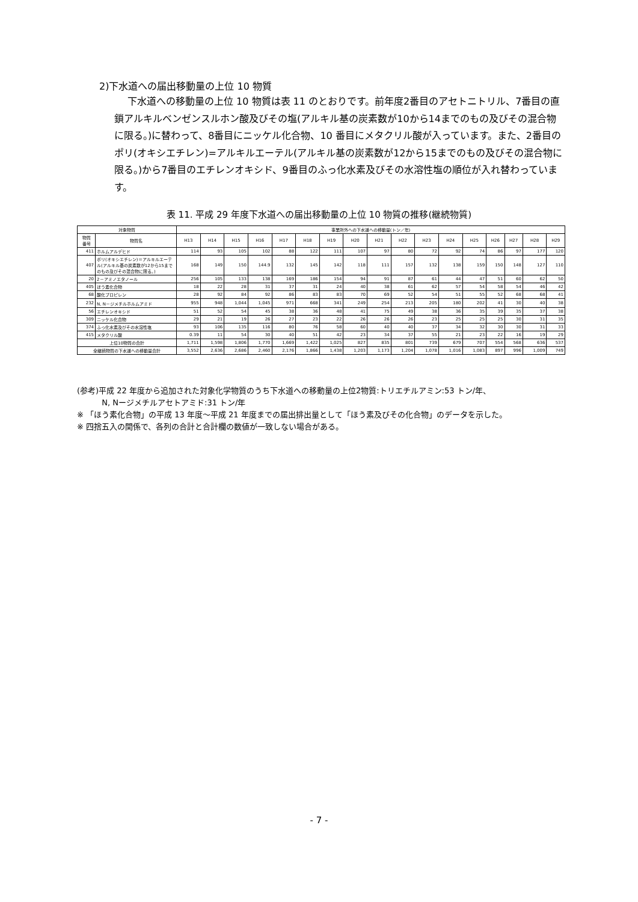2)下水道への届出移動量の上位 10 物質
下水道への移動量の上位 10 物質は表 11 のとおりです。前年度2番目のアセトニトリル、7番目の直鎖アルキルベンゼンスルホン酸及びその塩(アルキル基の炭素数が10から14までのもの及びその混合物に限る。)に替わって、8番目にニッケル化合物、10 番目にメタクリル酸が入っています。また、2番目のポリ(オキシエチレン)=アルキルエーテル(アルキル基の炭素数が12から15までのもの及びその混合物に限る。)から7番目のエチレンオキシド、9番目のふっ化水素及びその水溶性塩の順位が入れ替わっています。
表 11. 平成 29 年度下水道への届出移動量の上位 10 物質の推移(継続物質)
| 対象物質 | | 事業所外への下水道への移動量(トン／年) | | | | | | | | | | | | | | | | |
| --- | --- | --- | --- | --- | --- | --- | --- | --- | --- | --- | --- | --- | --- | --- | --- | --- | --- | --- |
| 物質 番号 | 物質名 | H13 | H14 | H15 | H16 | H17 | H18 | H19 | H20 | H21 | H22 | H23 | H24 | H25 | H26 | H27 | H28 | H29 |
| 411 | ホルムアルデヒド | 114 | 93 | 105 | 102 | 88 | 122 | 111 | 107 | 97 | 80 | 72 | 92 | 74 | 86 | 97 | 177 | 120 |
| 407 | ポリ(オキシエチレン)＝アルキルエーテル(アルキル基の炭素数が12から15までのもの及びその混合物に限る。) | 168 | 149 | 150 | 144.9 | 132 | 145 | 142 | 118 | 111 | 157 | 132 | 138 | 159 | 150 | 148 | 127 | 110 |
| 20 | 2－アミノエタノール | 256 | 105 | 133 | 138 | 169 | 186 | 154 | 94 | 91 | 87 | 61 | 44 | 47 | 51 | 60 | 62 | 50 |
| 405 | ほう素化合物 | 18 | 22 | 28 | 31 | 37 | 31 | 24 | 40 | 38 | 61 | 62 | 57 | 54 | 58 | 54 | 46 | 42 |
| 68 | 酸化プロピレン | 28 | 92 | 84 | 92 | 86 | 83 | 83 | 70 | 69 | 52 | 54 | 51 | 55 | 52 | 68 | 68 | 41 |
| 232 | N, N－ジメチルホルムアミド | 955 | 948 | 1,044 | 1,045 | 971 | 668 | 341 | 249 | 254 | 213 | 205 | 180 | 202 | 41 | 30 | 40 | 38 |
| 56 | エチレンオキシド | 51 | 52 | 54 | 45 | 38 | 36 | 48 | 41 | 75 | 49 | 38 | 36 | 35 | 39 | 35 | 37 | 38 |
| 309 | ニッケル化合物 | 29 | 21 | 19 | 26 | 27 | 23 | 22 | 26 | 26 | 26 | 23 | 25 | 25 | 25 | 30 | 31 | 35 |
| 374 | ふっ化水素及びその水溶性塩 | 93 | 106 | 135 | 116 | 80 | 76 | 58 | 60 | 40 | 40 | 37 | 34 | 32 | 30 | 30 | 31 | 33 |
| 415 | メタクリル酸 | 0.39 | 11 | 54 | 30 | 40 | 51 | 42 | 23 | 34 | 37 | 55 | 21 | 23 | 22 | 16 | 19 | 29 |
| 上位10物質の合計 | | 1,711 | 1,598 | 1,806 | 1,770 | 1,669 | 1,422 | 1,025 | 827 | 835 | 801 | 739 | 679 | 707 | 554 | 568 | 636 | 537 |
| 全継続物質の下水道への移動量合計 | | 3,552 | 2,636 | 2,686 | 2,460 | 2,176 | 1,866 | 1,438 | 1,203 | 1,173 | 1,204 | 1,078 | 1,016 | 1,083 | 897 | 996 | 1,009 | 749 |
(参考)平成 22 年度から追加された対象化学物質のうち下水道への移動量の上位2物質:トリエチルアミン:53 トン/年、
N, Nージメチルアセトアミド:31 トン/年
※ 「ほう素化合物」の平成 13 年度～平成 21 年度までの届出排出量として「ほう素及びその化合物」のデータを示した。
※ 四捨五入の関係で、各列の合計と合計欄の数値が一致しない場合がある。
- 7 -